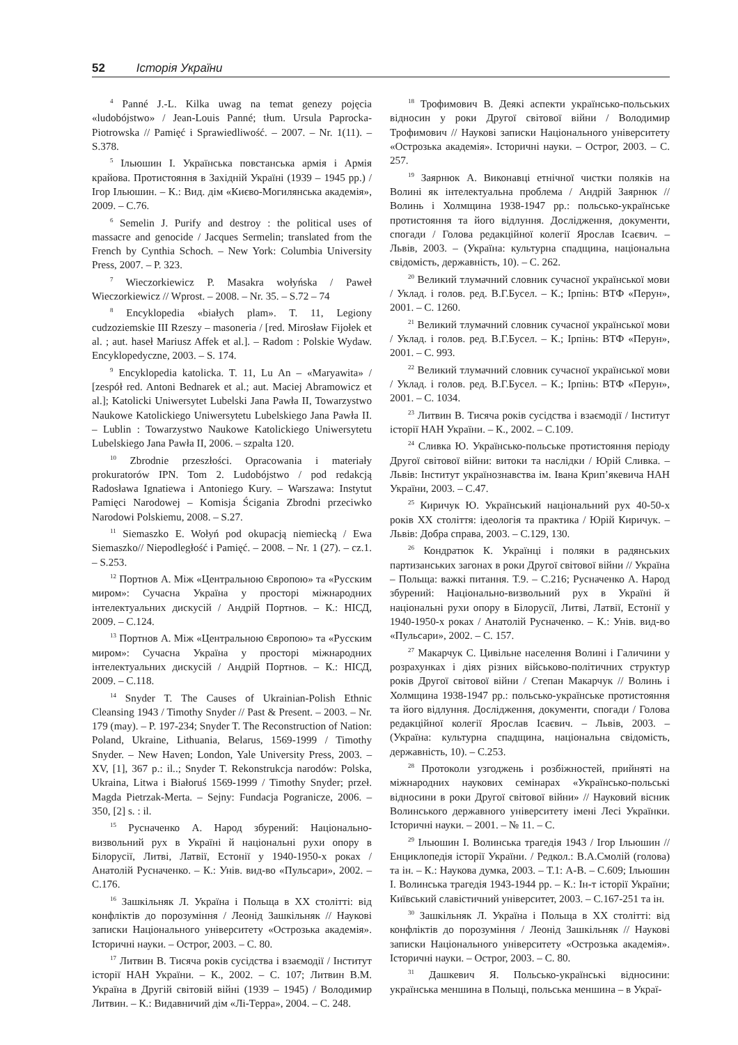52 Історія України
<sup>4</sup> Panné J.-L. Kilka uwag na temat genezy pojęcia «ludobójstwo» / Jean-Louis Panné; tłum. Ursula Paprocka-Piotrowska // Pamięć i Sprawiedliwość. – 2007. – Nr. 1(11). – S.378.
<sup>5</sup> Ільюшин І. Українська повстанська армія і Армія крайова. Протистояння в Західній Україні (1939 – 1945 рр.) / Ігор Ільюшин. – К.: Вид. дім «Києво-Могилянська академія», 2009. – С.76.
<sup>6</sup> Semelin J. Purify and destroy : the political uses of massacre and genocide / Jacques Sermelin; translated from the French by Cynthia Schoch. – New York: Columbia University Press, 2007. – P. 323.
<sup>7</sup> Wieczorkiewicz P. Masakra wołyńska / Paweł Wieczorkiewicz // Wprost. – 2008. – Nr. 35. – S.72 – 74
<sup>8</sup> Encyklopedia «białych plam». T. 11, Legiony cudzoziemskie III Rzeszy – masoneria / [red. Mirosław Fijołek et al. ; aut. haseł Mariusz Affek et al.]. – Radom : Polskie Wydaw. Encyklopedyczne, 2003. – S. 174.
<sup>9</sup> Encyklopedia katolicka. T. 11, Lu An – «Maryawita» / [zespół red. Antoni Bednarek et al.; aut. Maciej Abramowicz et al.]; Katolicki Uniwersytet Lubelski Jana Pawła II, Towarzystwo Naukowe Katolickiego Uniwersytetu Lubelskiego Jana Pawła II. – Lublin : Towarzystwo Naukowe Katolickiego Uniwersytetu Lubelskiego Jana Pawła II, 2006. – szpalta 120.
<sup>10</sup> Zbrodnie przeszłości. Opracowania i materiały prokuratorów IPN. Tom 2. Ludobójstwo / pod redakcją Radosława Ignatiewa i Antoniego Kury. – Warszawa: Instytut Pamięci Narodowej – Komisja Ścigania Zbrodni przeciwko Narodowi Polskiemu, 2008. – S.27.
<sup>11</sup> Siemaszko E. Wołyń pod okupacją niemiecką / Ewa Siemaszko// Niepodległość i Pamięć. – 2008. – Nr. 1 (27). – cz.1. – S.253.
<sup>12</sup> Портнов А. Між «Центральною Європою» та «Русским миром»: Сучасна Україна у просторі міжнародних інтелектуальних дискусій / Андрій Портнов. – К.: НІСД, 2009. – С.124.
<sup>13</sup> Портнов А. Між «Центральною Європою» та «Русским миром»: Сучасна Україна у просторі міжнародних інтелектуальних дискусій / Андрій Портнов. – К.: НІСД, 2009. – С.118.
<sup>14</sup> Snyder T. The Causes of Ukrainian-Polish Ethnic Cleansing 1943 / Timothy Snyder // Past & Present. – 2003. – Nr. 179 (may). – P. 197-234; Snyder T. The Reconstruction of Nation: Poland, Ukraine, Lithuania, Belarus, 1569-1999 / Timothy Snyder. – New Haven; London, Yale University Press, 2003. – XV, [1], 367 p.: il..; Snyder T. Rekonstrukcja narodów: Polska, Ukraina, Litwa i Białoruś 1569-1999 / Timothy Snyder; przeł. Magda Pietrzak-Merta. – Sejny: Fundacja Pogranicze, 2006. – 350, [2] s. : il.
<sup>15</sup> Русначенко А. Народ збурений: Національно-визвольний рух в Україні й національні рухи опору в Білорусії, Литві, Латвії, Естонії у 1940-1950-х роках / Анатолій Русначенко. – К.: Унів. вид-во «Пульсари», 2002. – С.176.
<sup>16</sup> Зашкільняк Л. Україна і Польща в ХХ столітті: від конфліктів до порозуміння / Леонід Зашкільняк // Наукові записки Національного університету «Острозька академія». Історичні науки. – Острог, 2003. – С. 80.
<sup>17</sup> Литвин В. Тисяча років сусідства і взаємодії / Інститут історії НАН України. – К., 2002. – С. 107; Литвин В.М. Україна в Другій світовій війні (1939 – 1945) / Володимир Литвин. – К.: Видавничий дім «Лі-Терра», 2004. – С. 248.
<sup>18</sup> Трофимович В. Деякі аспекти українсько-польських відносин у роки Другої світової війни / Володимир Трофимович // Наукові записки Національного університету «Острозька академія». Історичні науки. – Острог, 2003. – С. 257.
<sup>19</sup> Заярнюк А. Виконавці етнічної чистки поляків на Волині як інтелектуальна проблема / Андрій Заярнюк // Волинь і Холмщина 1938-1947 рр.: польсько-українське протистояння та його відлуння. Дослідження, документи, спогади / Голова редакційної колегії Ярослав Ісаєвич. – Львів, 2003. – (Україна: культурна спадщина, національна свідомість, державність, 10). – С. 262.
<sup>20</sup> Великий тлумачний словник сучасної української мови / Уклад. і голов. ред. В.Г.Бусел. – К.; Ірпінь: ВТФ «Перун», 2001. – С. 1260.
<sup>21</sup> Великий тлумачний словник сучасної української мови / Уклад. і голов. ред. В.Г.Бусел. – К.; Ірпінь: ВТФ «Перун», 2001. – С. 993.
<sup>22</sup> Великий тлумачний словник сучасної української мови / Уклад. і голов. ред. В.Г.Бусел. – К.; Ірпінь: ВТФ «Перун», 2001. – С. 1034.
<sup>23</sup> Литвин В. Тисяча років сусідства і взаємодії / Інститут історії НАН України. – К., 2002. – С.109.
<sup>24</sup> Сливка Ю. Українсько-польське протистояння періоду Другої світової війни: витоки та наслідки / Юрій Сливка. – Львів: Інститут українознавства ім. Івана Крип’якевича НАН України, 2003. – С.47.
<sup>25</sup> Киричук Ю. Український національний рух 40-50-х років ХХ століття: ідеологія та практика / Юрій Киричук. – Львів: Добра справа, 2003. – С.129, 130.
<sup>26</sup> Кондратюк К. Українці і поляки в радянських партизанських загонах в роки Другої світової війни // Україна – Польща: важкі питання. Т.9. – С.216; Русначенко А. Народ збурений: Національно-визвольний рух в Україні й національні рухи опору в Білорусії, Литві, Латвії, Естонії у 1940-1950-х роках / Анатолій Русначенко. – К.: Унів. вид-во «Пульсари», 2002. – С. 157.
<sup>27</sup> Макарчук С. Цивільне населення Волині і Галичини у розрахунках і діях різних військово-політичних структур років Другої світової війни / Степан Макарчук // Волинь і Холмщина 1938-1947 рр.: польсько-українське протистояння та його відлуння. Дослідження, документи, спогади / Голова редакційної колегії Ярослав Ісаєвич. – Львів, 2003. – (Україна: культурна спадщина, національна свідомість, державність, 10). – С.253.
<sup>28</sup> Протоколи узгоджень і розбіжностей, прийняті на міжнародних наукових семінарах «Українсько-польські відносини в роки Другої світової війни» // Науковий вісник Волинського державного університету імені Лесі Українки. Історичні науки. – 2001. – № 11. – С.
<sup>29</sup> Ільюшин І. Волинська трагедія 1943 / Ігор Ільюшин // Енциклопедія історії України. / Редкол.: В.А.Смолій (голова) та ін. – К.: Наукова думка, 2003. – Т.1: А-В. – С.609; Ільюшин І. Волинська трагедія 1943-1944 рр. – К.: Ін-т історії України; Київський славістичний університет, 2003. – С.167-251 та ін.
<sup>30</sup> Зашкільняк Л. Україна і Польща в ХХ столітті: від конфліктів до порозуміння / Леонід Зашкільняк // Наукові записки Національного університету «Острозька академія». Історичні науки. – Острог, 2003. – С. 80.
<sup>31</sup> Дашкевич Я. Польсько-українські відносини: українська меншина в Польщі, польська меншина – в Украї-